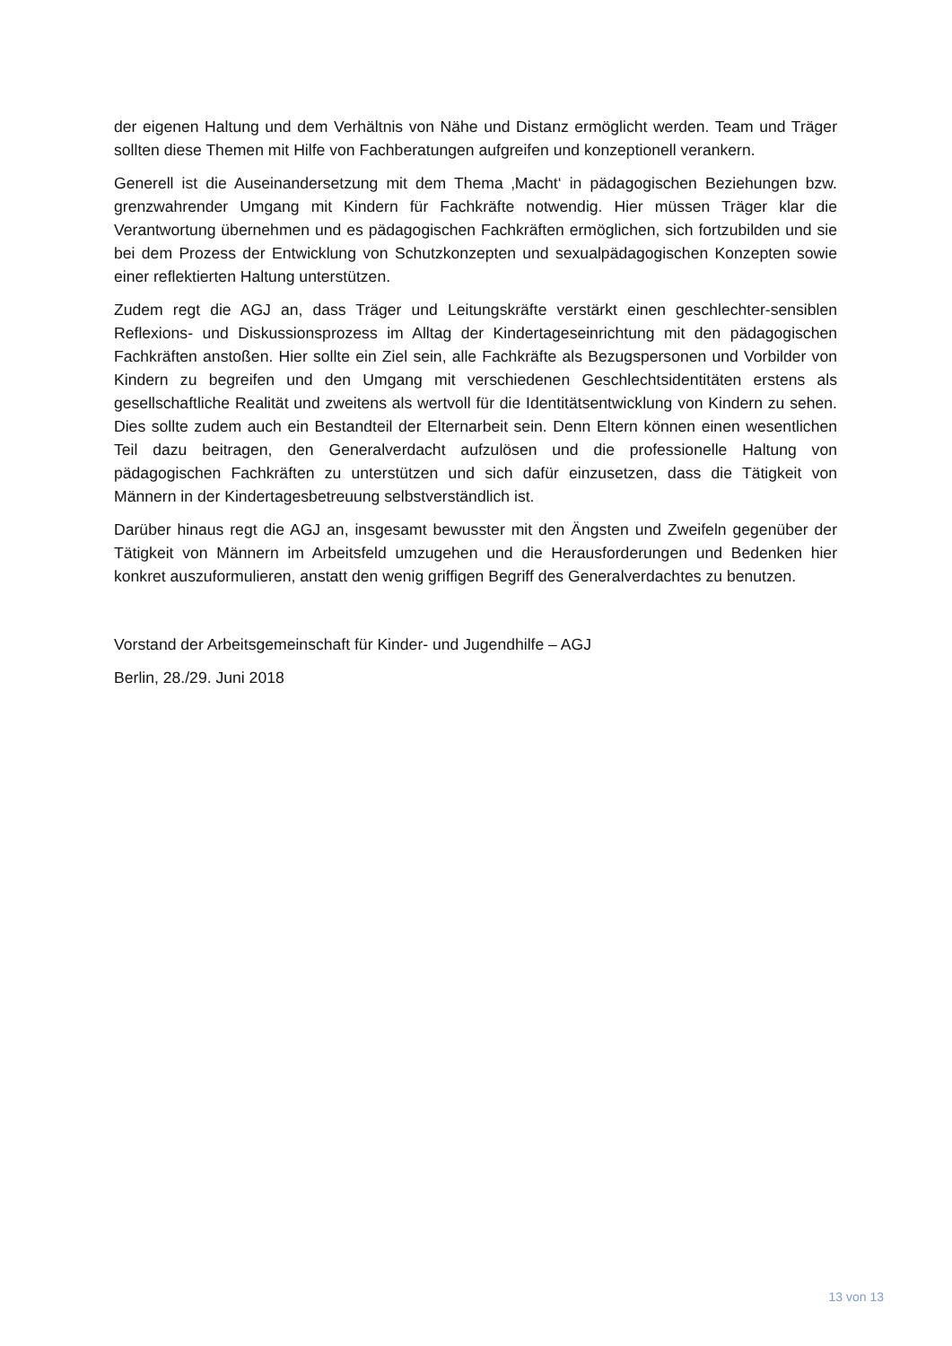der eigenen Haltung und dem Verhältnis von Nähe und Distanz ermöglicht werden. Team und Träger sollten diese Themen mit Hilfe von Fachberatungen aufgreifen und konzeptionell verankern.
Generell ist die Auseinandersetzung mit dem Thema ‚Macht‘ in pädagogischen Beziehungen bzw. grenzwahrender Umgang mit Kindern für Fachkräfte notwendig. Hier müssen Träger klar die Verantwortung übernehmen und es pädagogischen Fachkräften ermöglichen, sich fortzubilden und sie bei dem Prozess der Entwicklung von Schutzkonzepten und sexualpädagogischen Konzepten sowie einer reflektierten Haltung unterstützen.
Zudem regt die AGJ an, dass Träger und Leitungskräfte verstärkt einen geschlechter-sensiblen Reflexions- und Diskussionsprozess im Alltag der Kindertageseinrichtung mit den pädagogischen Fachkräften anstoßen. Hier sollte ein Ziel sein, alle Fachkräfte als Bezugspersonen und Vorbilder von Kindern zu begreifen und den Umgang mit verschiedenen Geschlechtsidentitäten erstens als gesellschaftliche Realität und zweitens als wertvoll für die Identitätsentwicklung von Kindern zu sehen. Dies sollte zudem auch ein Bestandteil der Elternarbeit sein. Denn Eltern können einen wesentlichen Teil dazu beitragen, den Generalverdacht aufzulösen und die professionelle Haltung von pädagogischen Fachkräften zu unterstützen und sich dafür einzusetzen, dass die Tätigkeit von Männern in der Kindertagesbetreuung selbstverständlich ist.
Darüber hinaus regt die AGJ an, insgesamt bewusster mit den Ängsten und Zweifeln gegenüber der Tätigkeit von Männern im Arbeitsfeld umzugehen und die Herausforderungen und Bedenken hier konkret auszuformulieren, anstatt den wenig griffigen Begriff des Generalverdachtes zu benutzen.
Vorstand der Arbeitsgemeinschaft für Kinder- und Jugendhilfe – AGJ
Berlin, 28./29. Juni 2018
13 von 13